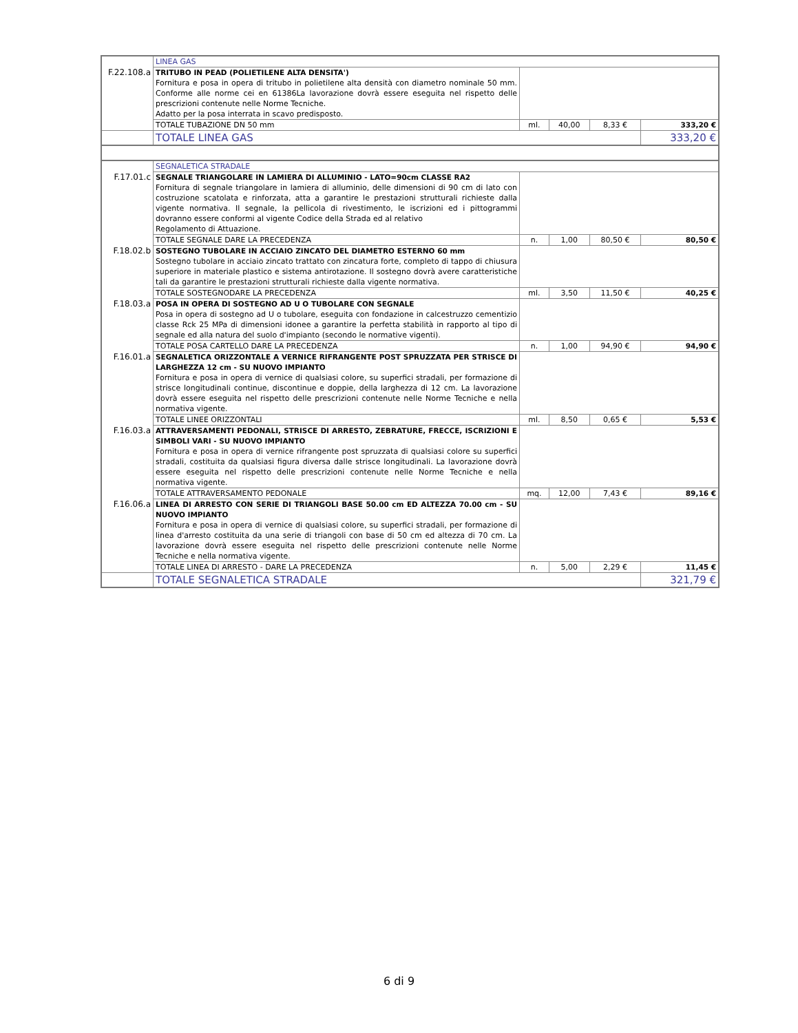| | LINEA GAS | | | | |
| F.22.108.a | TRITUBO IN PEAD (POLIETILENE ALTA DENSITA') Fornitura e posa in opera di tritubo in polietilene alta densità con diametro nominale 50 mm. Conforme alle norme cei en 61386La lavorazione dovrà essere eseguita nel rispetto delle prescrizioni contenute nelle Norme Tecniche. Adatto per la posa interrata in scavo predisposto. | | | | |
| | TOTALE TUBAZIONE DN 50 mm | ml. | 40,00 | 8,33 € | 333,20 € |
| | TOTALE LINEA GAS | | | | 333,20 € |
| | SEGNALETICA STRADALE | | | | |
| F.17.01.c | SEGNALE TRIANGOLARE IN LAMIERA DI ALLUMINIO - LATO=90cm CLASSE RA2 Fornitura di segnale triangolare in lamiera di alluminio, delle dimensioni di 90 cm di lato con costruzione scatolata e rinforzata, atta a garantire le prestazioni strutturali richieste dalla vigente normativa. Il segnale, la pellicola di rivestimento, le iscrizioni ed i pittogrammi dovranno essere conformi al vigente Codice della Strada ed al relativo Regolamento di Attuazione. | | | | |
| | TOTALE SEGNALE DARE LA PRECEDENZA | n. | 1,00 | 80,50 € | 80,50 € |
| F.18.02.b | SOSTEGNO TUBOLARE IN ACCIAIO ZINCATO DEL DIAMETRO ESTERNO 60 mm Sostegno tubolare in acciaio zincato trattato con zincatura forte, completo di tappo di chiusura superiore in materiale plastico e sistema antirotazione. Il sostegno dovrà avere caratteristiche tali da garantire le prestazioni strutturali richieste dalla vigente normativa. | | | | |
| | TOTALE SOSTEGNODARE LA PRECEDENZA | ml. | 3,50 | 11,50 € | 40,25 € |
| F.18.03.a | POSA IN OPERA DI SOSTEGNO AD U O TUBOLARE CON SEGNALE Posa in opera di sostegno ad U o tubolare, eseguita con fondazione in calcestruzzo cementizio classe Rck 25 MPa di dimensioni idonee a garantire la perfetta stabilità in rapporto al tipo di segnale ed alla natura del suolo d'impianto (secondo le normative vigenti). | | | | |
| | TOTALE POSA CARTELLO DARE LA PRECEDENZA | n. | 1,00 | 94,90 € | 94,90 € |
| F.16.01.a | SEGNALETICA ORIZZONTALE A VERNICE RIFRANGENTE POST SPRUZZATA PER STRISCE DI LARGHEZZA 12 cm - SU NUOVO IMPIANTO Fornitura e posa in opera di vernice di qualsiasi colore, su superfici stradali, per formazione di strisce longitudinali continue, discontinue e doppie, della larghezza di 12 cm. La lavorazione dovrà essere eseguita nel rispetto delle prescrizioni contenute nelle Norme Tecniche e nella normativa vigente. | | | | |
| | TOTALE LINEE ORIZZONTALI | ml. | 8,50 | 0,65 € | 5,53 € |
| F.16.03.a | ATTRAVERSAMENTI PEDONALI, STRISCE DI ARRESTO, ZEBRATURE, FRECCE, ISCRIZIONI E SIMBOLI VARI - SU NUOVO IMPIANTO Fornitura e posa in opera di vernice rifrangente post spruzzata di qualsiasi colore su superfici stradali, costituita da qualsiasi figura diversa dalle strisce longitudinali. La lavorazione dovrà essere eseguita nel rispetto delle prescrizioni contenute nelle Norme Tecniche e nella normativa vigente. | | | | |
| | TOTALE ATTRAVERSAMENTO PEDONALE | mq. | 12,00 | 7,43 € | 89,16 € |
| F.16.06.a | LINEA DI ARRESTO CON SERIE DI TRIANGOLI BASE 50.00 cm ED ALTEZZA 70.00 cm - SU NUOVO IMPIANTO Fornitura e posa in opera di vernice di qualsiasi colore, su superfici stradali, per formazione di linea d'arresto costituita da una serie di triangoli con base di 50 cm ed altezza di 70 cm. La lavorazione dovrà essere eseguita nel rispetto delle prescrizioni contenute nelle Norme Tecniche e nella normativa vigente. | | | | |
| | TOTALE LINEA DI ARRESTO - DARE LA PRECEDENZA | n. | 5,00 | 2,29 € | 11,45 € |
| | TOTALE SEGNALETICA STRADALE | | | | 321,79 € |
6 di 9